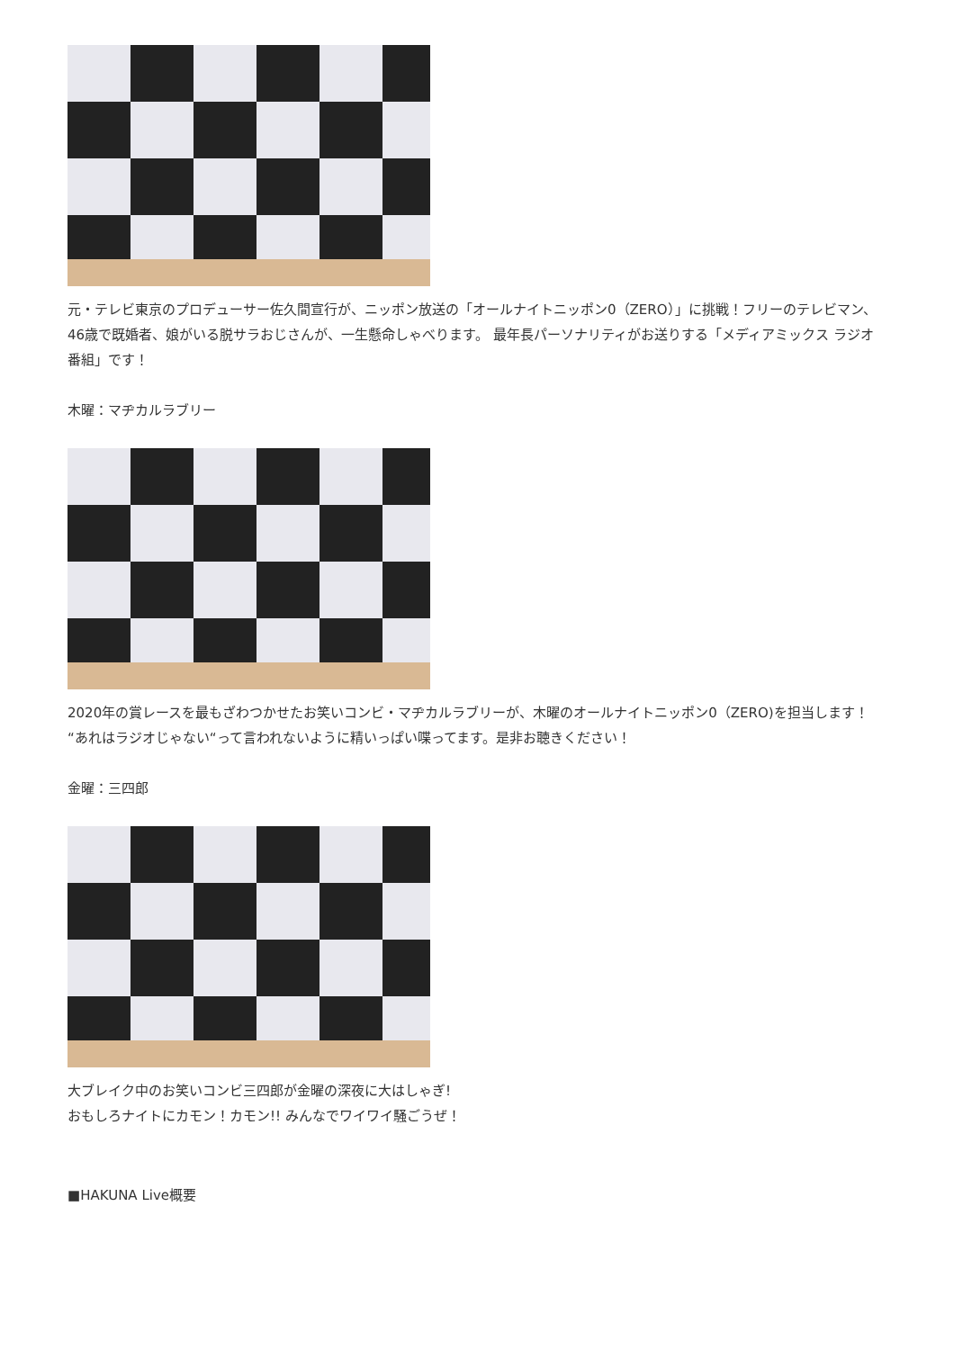元・テレビ東京のプロデューサー佐久間宣行が、ニッポン放送の「オールナイトニッポン0（ZERO）」に挑戦！フリーのテレビマン、46歳で既婚者、娘がいる脱サラおじさんが、一生懸命しゃべります。 最年長パーソナリティがお送りする「メディアミックス ラジオ番組」です！
木曜：マヂカルラブリー
2020年の賞レースを最もざわつかせたお笑いコンビ・マヂカルラブリーが、木曜のオールナイトニッポン0（ZERO)を担当します！ “あれはラジオじゃない“って言われないように精いっぱい喋ってます。是非お聴きください！
金曜：三四郎
大ブレイク中のお笑いコンビ三四郎が金曜の深夜に大はしゃぎ!
おもしろナイトにカモン！カモン!! みんなでワイワイ騒ごうぜ！
■HAKUNA Live概要